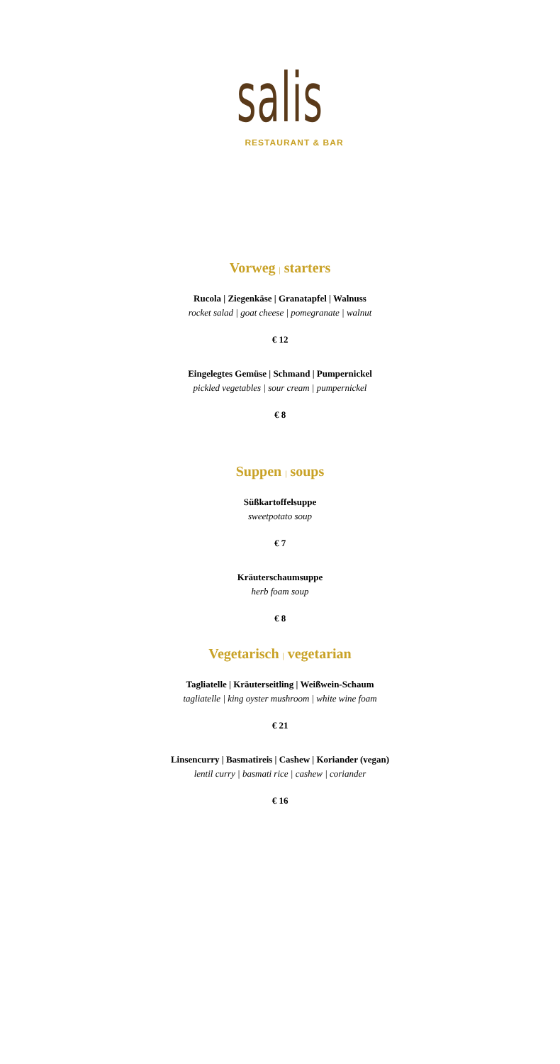salis
RESTAURANT & BAR
Vorweg | starters
Rucola | Ziegenkäse | Granatapfel | Walnuss
rocket salad | goat cheese | pomegranate | walnut
€ 12
Eingelegtes Gemüse | Schmand | Pumpernickel
pickled vegetables | sour cream | pumpernickel
€ 8
Suppen | soups
Süßkartoffelsuppe
sweetpotato soup
€ 7
Kräuterschaumsuppe
herb foam soup
€ 8
Vegetarisch | vegetarian
Tagliatelle | Kräuterseitling | Weißwein-Schaum
tagliatelle | king oyster mushroom | white wine foam
€ 21
Linsencurry | Basmatireis | Cashew | Koriander (vegan)
lentil curry | basmati rice | cashew | coriander
€ 16